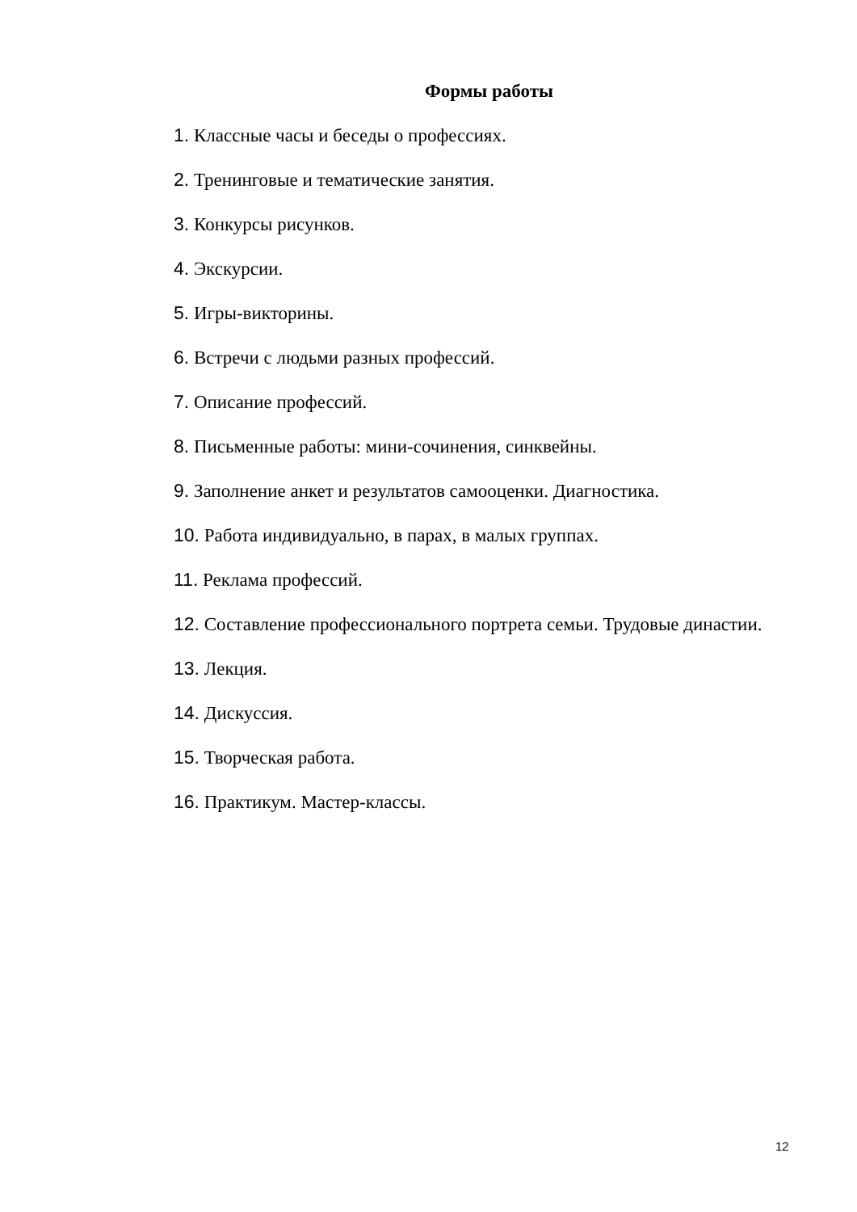Формы работы
1. Классные часы и беседы о профессиях.
2. Тренинговые и тематические занятия.
3. Конкурсы рисунков.
4. Экскурсии.
5. Игры-викторины.
6. Встречи с людьми разных профессий.
7. Описание профессий.
8. Письменные работы: мини-сочинения, синквейны.
9. Заполнение анкет и результатов самооценки. Диагностика.
10. Работа индивидуально, в парах, в малых группах.
11. Реклама профессий.
12. Составление профессионального портрета семьи. Трудовые династии.
13. Лекция.
14. Дискуссия.
15. Творческая работа.
16. Практикум. Мастер-классы.
12